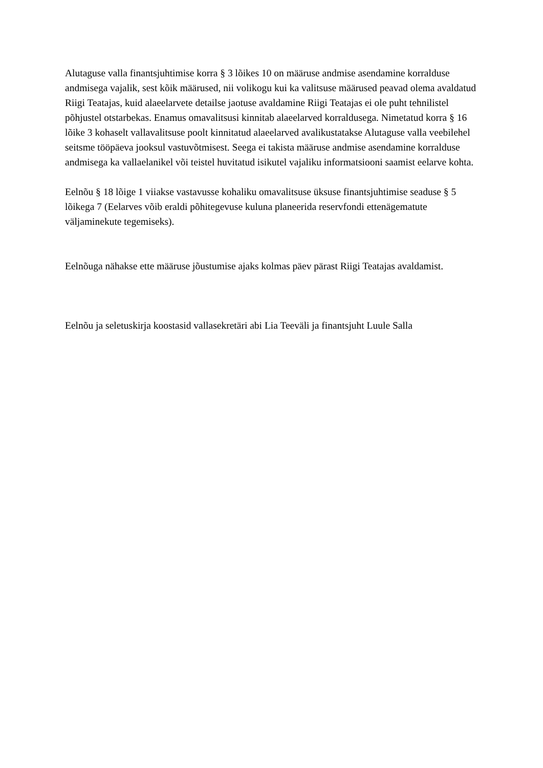Alutaguse valla finantsjuhtimise korra § 3 lõikes 10 on määruse andmise asendamine korralduse andmisega vajalik, sest kõik määrused, nii volikogu kui ka valitsuse määrused peavad olema avaldatud Riigi Teatajas, kuid alaeelarvete detailse jaotuse avaldamine Riigi Teatajas ei ole puht tehnilistel põhjustel otstarbekas. Enamus omavalitsusi kinnitab alaeelarved korraldusega. Nimetatud korra § 16 lõike 3 kohaselt vallavalitsuse poolt kinnitatud alaeelarved avalikustatakse Alutaguse valla veebilehel seitsme tööpäeva jooksul vastuvõtmisest. Seega ei takista määruse andmise asendamine korralduse andmisega ka vallaelanikel või teistel huvitatud isikutel vajaliku informatsiooni saamist eelarve kohta.
Eelnõu § 18 lõige 1 viiakse vastavusse kohaliku omavalitsuse üksuse finantsjuhtimise seaduse § 5 lõikega 7 (Eelarves võib eraldi põhitegevuse kuluna planeerida reservfondi ettenägematute väljaminekute tegemiseks).
Eelnõuga nähakse ette määruse jõustumise ajaks kolmas päev pärast Riigi Teatajas avaldamist.
Eelnõu ja seletuskirja koostasid vallasekretäri abi Lia Teeväli ja finantsjuht Luule Salla